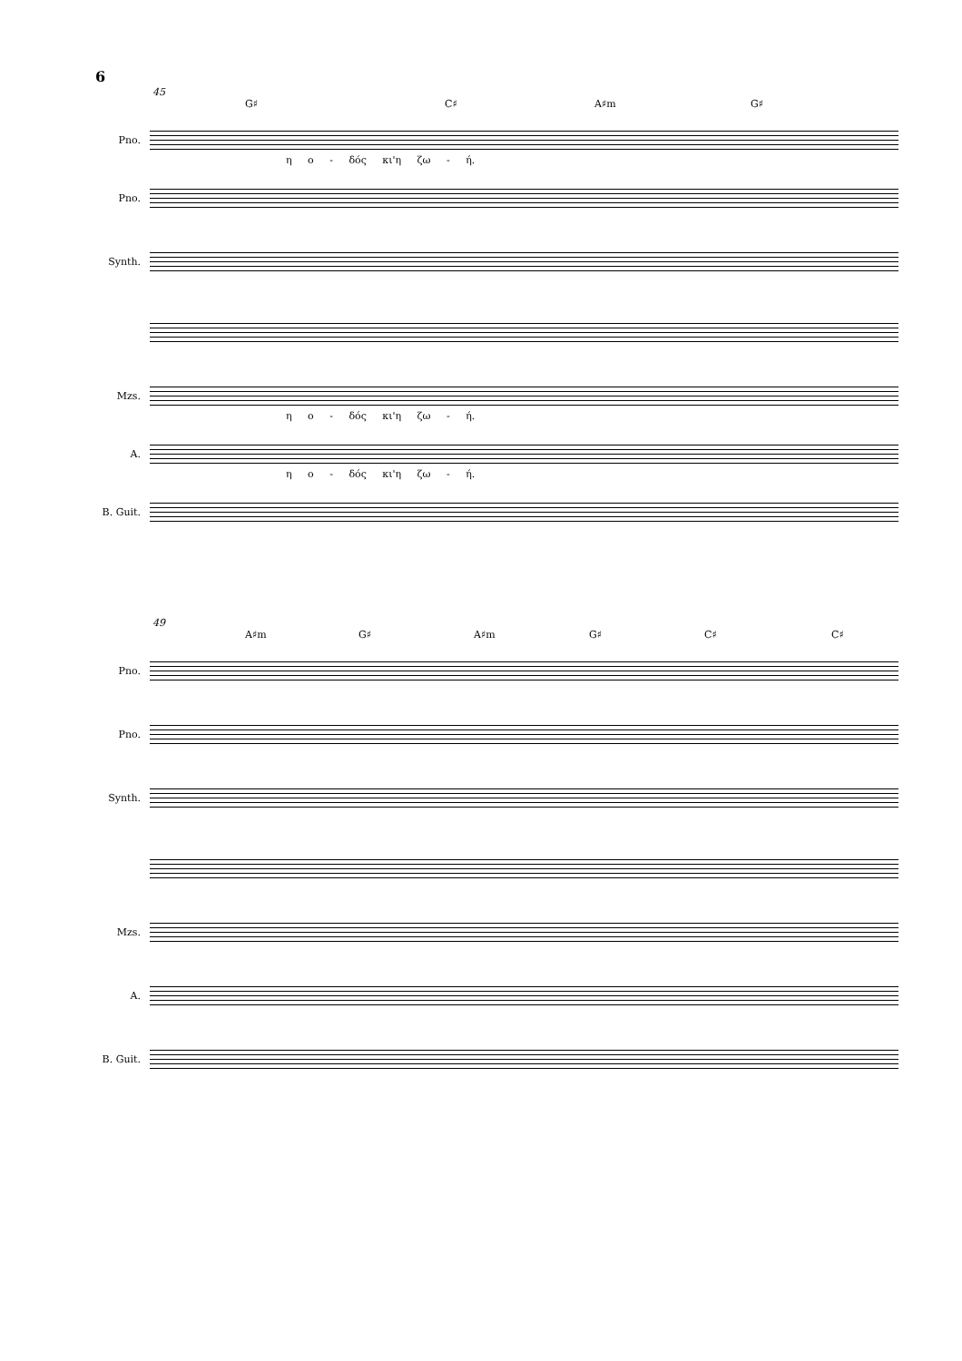6
45
G♯ C♯ A♯m G♯
Pno.
η ο - δός κι'η ζω - ή.
Pno.
Synth.
Mzs.
η ο - δός κι'η ζω - ή.
A.
η ο - δός κι'η ζω - ή.
B. Guit.
49
A♯m G♯ A♯m G♯ C♯ C♯
Pno.
Pno.
Synth.
Mzs.
A.
B. Guit.